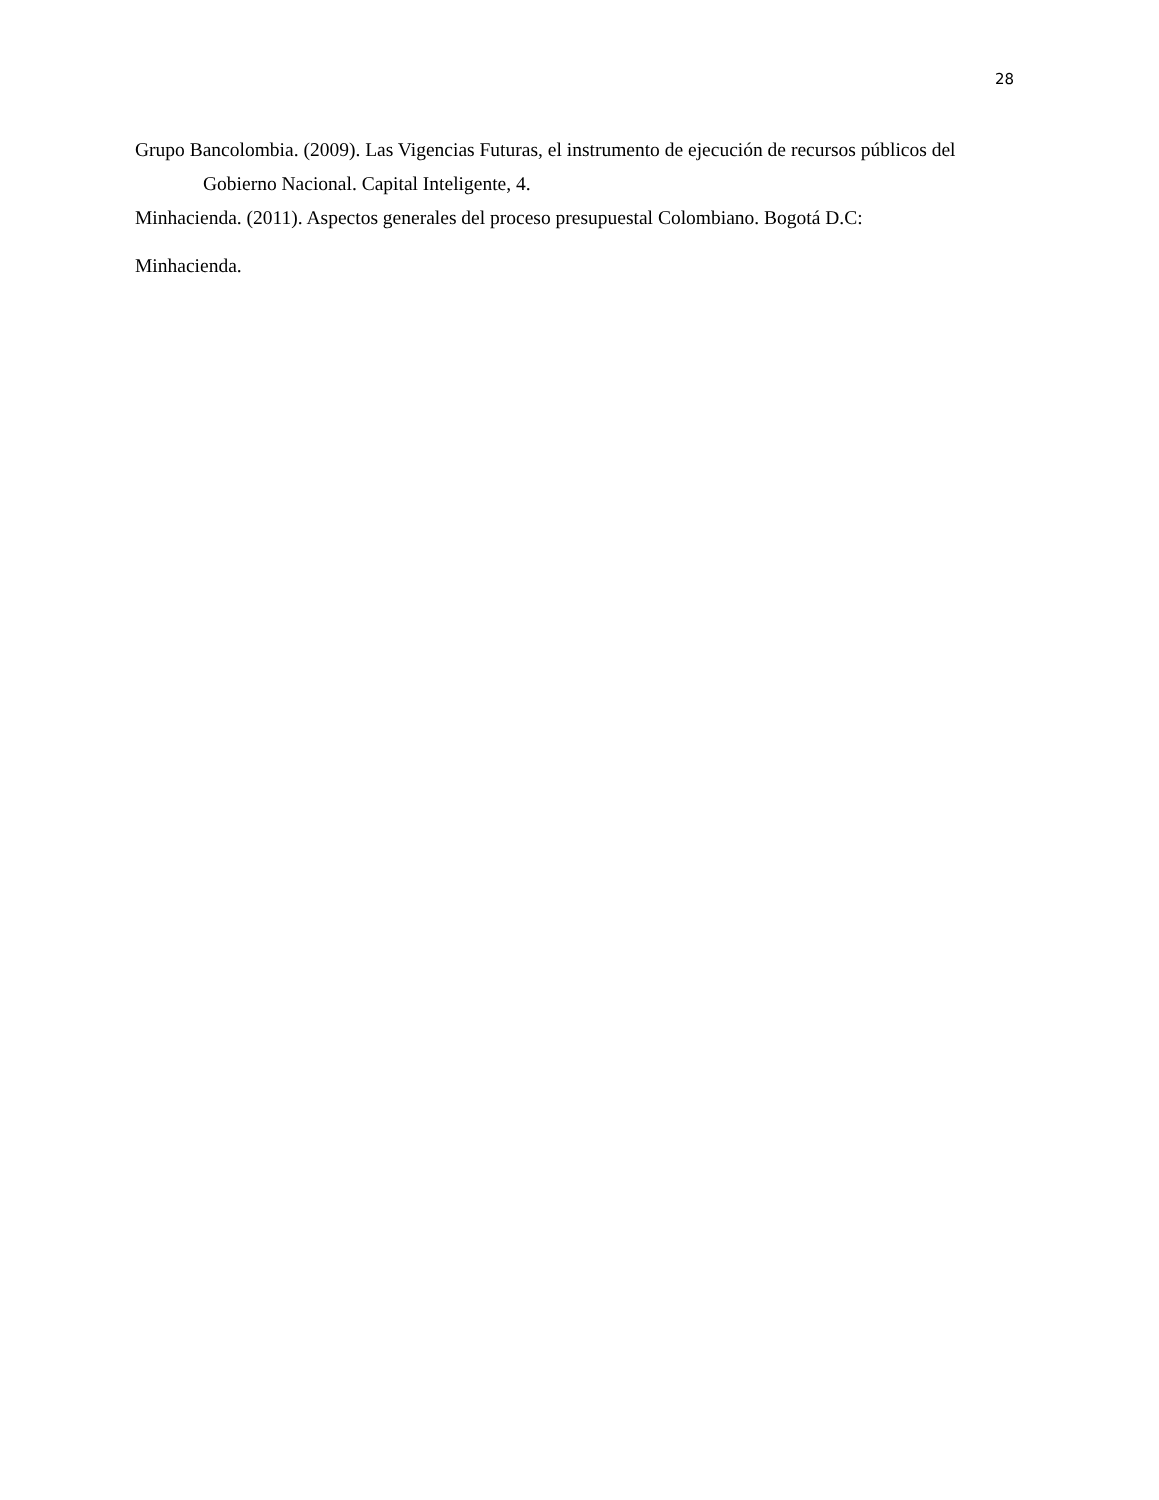28
Grupo Bancolombia. (2009). Las Vigencias Futuras, el instrumento de ejecución de recursos públicos del Gobierno Nacional. Capital Inteligente, 4.
Minhacienda. (2011). Aspectos generales del proceso presupuestal Colombiano. Bogotá D.C:
Minhacienda.